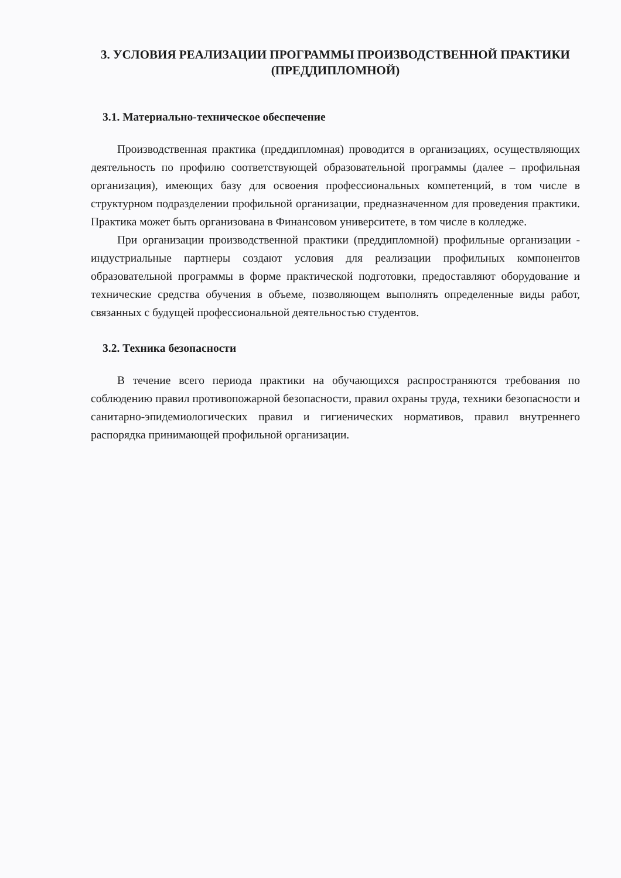3. УСЛОВИЯ РЕАЛИЗАЦИИ ПРОГРАММЫ ПРОИЗВОДСТВЕННОЙ ПРАКТИКИ (ПРЕДДИПЛОМНОЙ)
3.1. Материально-техническое обеспечение
Производственная практика (преддипломная) проводится в организациях, осуществляющих деятельность по профилю соответствующей образовательной программы (далее – профильная организация), имеющих базу для освоения профессиональных компетенций, в том числе в структурном подразделении профильной организации, предназначенном для проведения практики. Практика может быть организована в Финансовом университете, в том числе в колледже.
При организации производственной практики (преддипломной) профильные организации - индустриальные партнеры создают условия для реализации профильных компонентов образовательной программы в форме практической подготовки, предоставляют оборудование и технические средства обучения в объеме, позволяющем выполнять определенные виды работ, связанных с будущей профессиональной деятельностью студентов.
3.2. Техника безопасности
В течение всего периода практики на обучающихся распространяются требования по соблюдению правил противопожарной безопасности, правил охраны труда, техники безопасности и санитарно-эпидемиологических правил и гигиенических нормативов, правил внутреннего распорядка принимающей профильной организации.